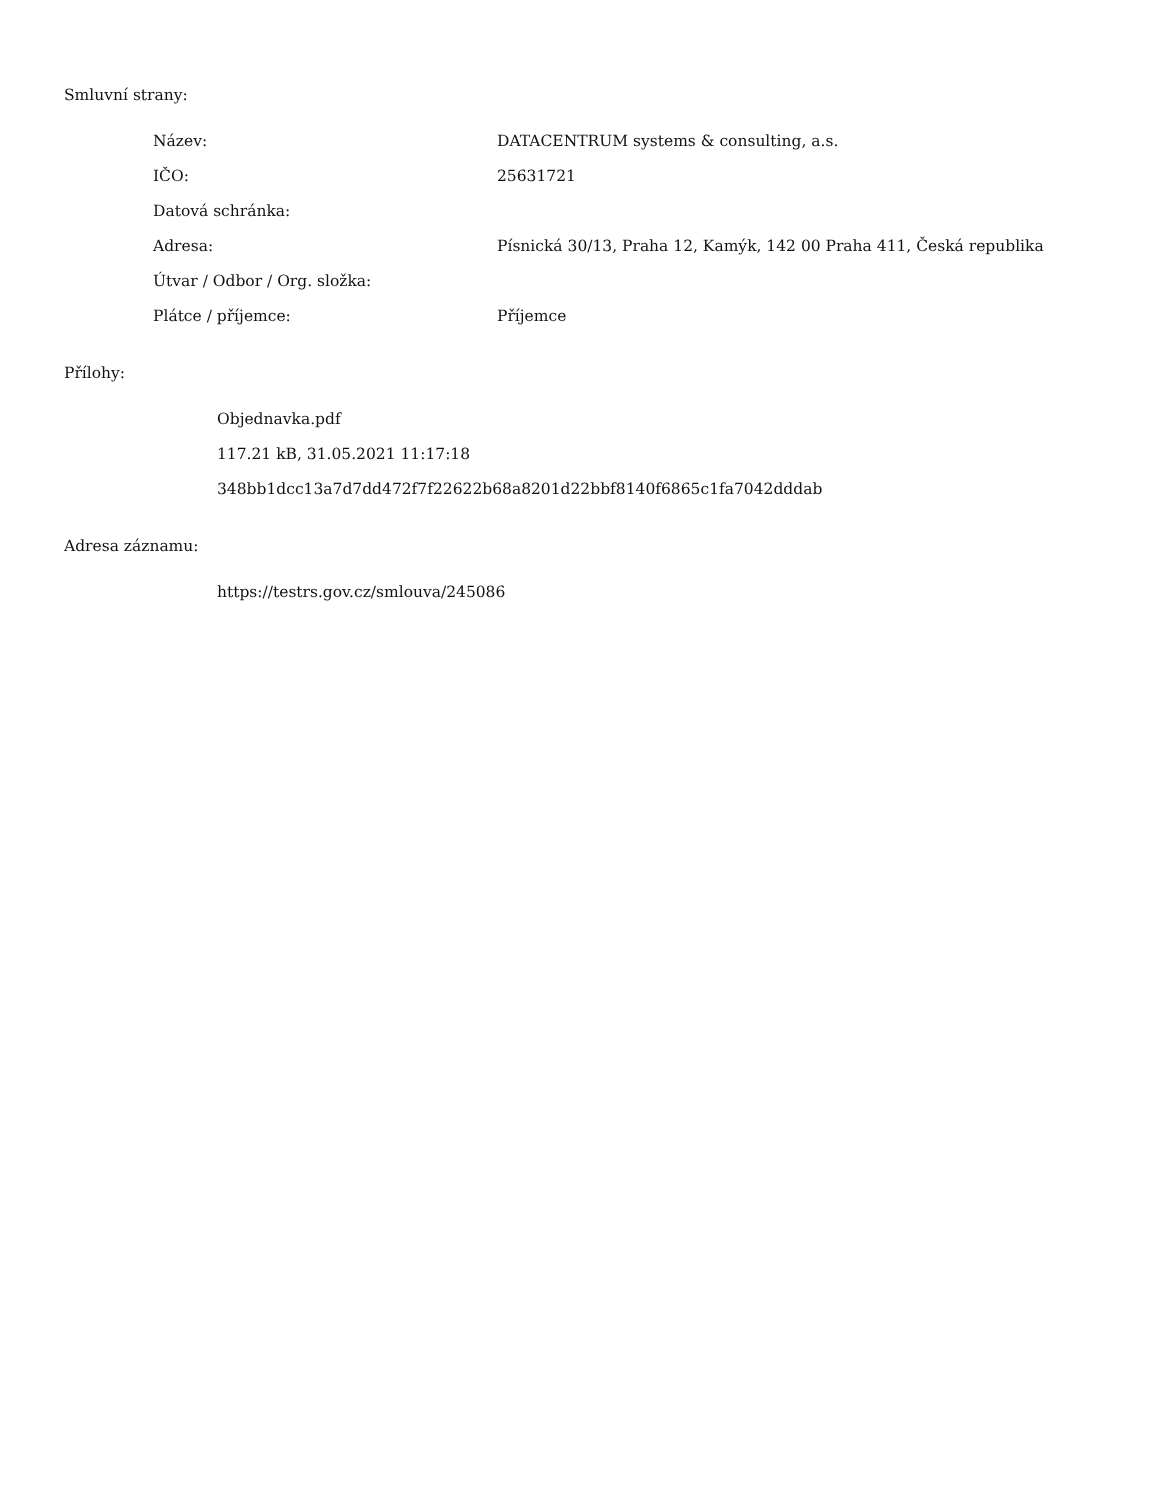Smluvní strany:
| Název: | DATACENTRUM systems & consulting, a.s. |
| IČO: | 25631721 |
| Datová schránka: | |
| Adresa: | Písnická 30/13, Praha 12, Kamýk, 142 00 Praha 411, Česká republika |
| Útvar / Odbor / Org. složka: | |
| Plátce / příjemce: | Příjemce |
Přílohy:
Objednavka.pdf
117.21 kB, 31.05.2021 11:17:18
348bb1dcc13a7d7dd472f7f22622b68a8201d22bbf8140f6865c1fa7042dddab
Adresa záznamu:
https://testrs.gov.cz/smlouva/245086